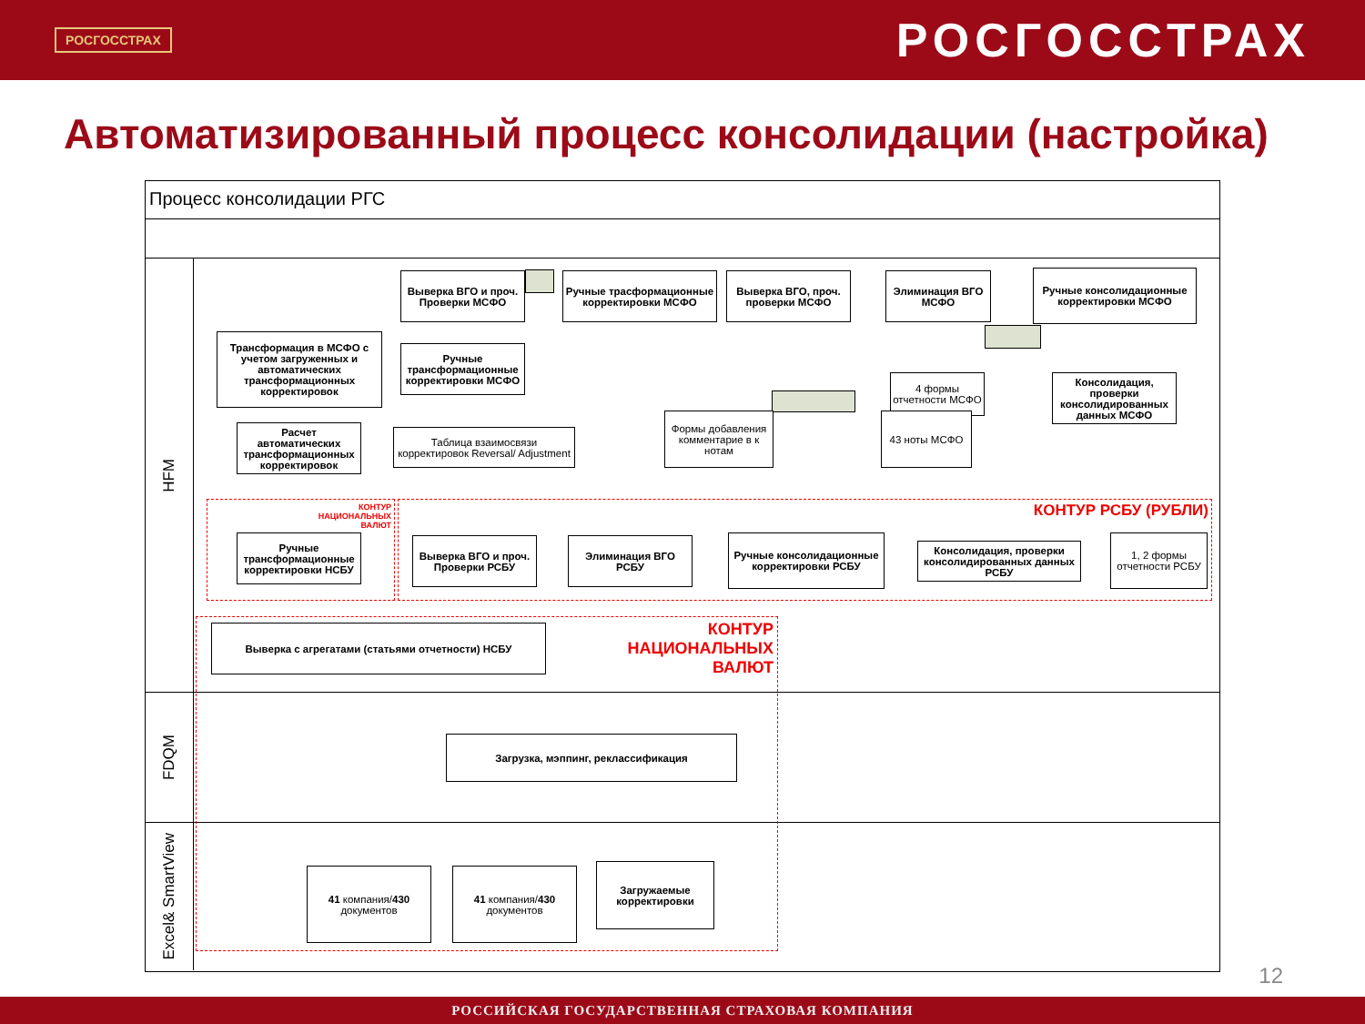РОСГОССТРАХ
РОСГОССТРАХ
Автоматизированный процесс консолидации (настройка)
Процесс консолидации РГС
HFM
FDQM
Excel& SmartView
Выверка ВГО и проч. Проверки МСФО
Ручные трасформационные корректировки МСФО
Выверка ВГО, проч. проверки МСФО
Элиминация ВГО МСФО
Ручные консолидационные корректировки МСФО
Трансформация в МСФО с учетом загруженных и автоматических трансформационных корректировок
Ручные трансформационные корректировки МСФО
Консолидация, проверки консолидированных данных МСФО
4 формы отчетности МСФО
Расчет автоматических трансформационных корректировок
Таблица взаимосвязи корректировок Reversal/ Adjustment
Формы добавления комментарие в к нотам
43 ноты МСФО
КОНТУР НАЦИОНАЛЬНЫХ ВАЛЮТ
КОНТУР РСБУ (РУБЛИ)
Ручные трансформационные корректировки НСБУ
Выверка ВГО и проч. Проверки РСБУ
Элиминация ВГО РСБУ
Ручные консолидационные корректировки РСБУ
Консолидация, проверки консолидированных данных РСБУ
1, 2 формы отчетности РСБУ
Выверка с агрегатами (статьями отчетности) НСБУ
КОНТУР НАЦИОНАЛЬНЫХ ВАЛЮТ
Загрузка, мэппинг, реклассификация
41 компания/430 документов
41 компания/430 документов
Загружаемые корректировки
12
РОССИЙСКАЯ ГОСУДАРСТВЕННАЯ СТРАХОВАЯ КОМПАНИЯ